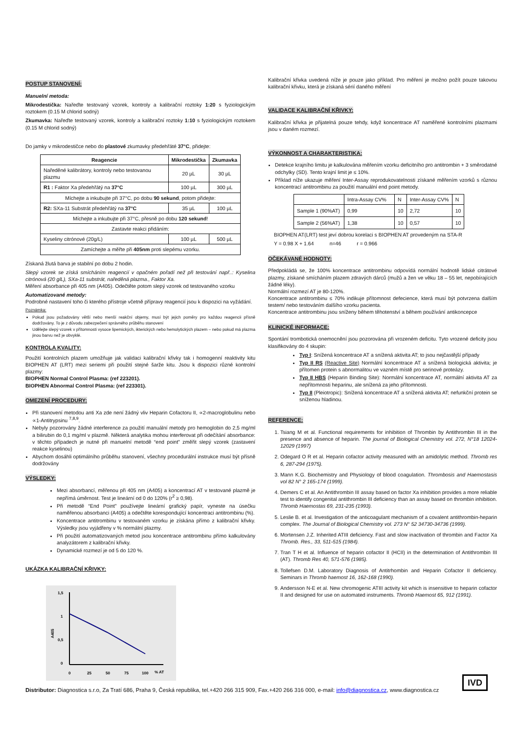POSTUP STANOVENÍ:
Manuelní metoda:
Mikrodestička: Nařeďte testovaný vzorek, kontroly a kalibrační roztoky 1:20 s fyziologickým roztokem (0.15 M chlorid sodný)
Zkumavka: Nařeďte testovaný vzorek, kontroly a kalibrační roztoky 1:10 s fyziologickým roztokem (0.15 M chlorid sodný)
Do jamky v mikrodestičce nebo do plastové zkumavky předehřáté 37°C, přidejte:
| Reagencie | Mikrodestička | Zkumavka |
| --- | --- | --- |
| Naředěné kalibrátory, kontroly nebo testovanou plazmu | 20 µL | 30 µL |
| R1 : Faktor Xa předehřátý na 37°C | 100 µL | 300 µL |
| Míchejte a inkubujte při 37°C, po dobu 90 sekund , potom přidejte: | | |
| R2: SXa-11 Substrát předehřátý na 37°C | 35 µL | 100 µL |
| Míchejte a inkubujte při 37°C, přesně po dobu 120 sekund ! | | |
| Zastavte reakci přidáním: | | |
| Kyseliny citrónové (20g/L) | 100 µL | 500 µL |
| Zamíchejte a měřte při 405nm proti slepému vzorku. | | |
Získaná žlutá barva je stabilní po dobu 2 hodin.
Slepý vzorek se získá smícháním reagencií v opačném pořadí než při testování např..: Kyselina citrónová (20 glL), SXa-11 substrát, naředěná plazma., Faktor Xa.
Měření absorbance při 405 nm (A405). Odečtěte potom slepý vzorek od testovaného vzorku
Automatizované metody:
Podrobné nastavení toho či kterého přístroje včetně přípravy reagencií jsou k dispozici na vyžádání.
Poznámka:
Pokud jsou požadovány větší nebo menší reakční objemy, musí být jejich poměry pro každou reagencii přísně dodržovány. To je z důvodu zabezpečení správného průběhu stanovení
Udělejte slepý vzorek v přítomnosti vysoce lipemických, ikterických nebo hemolytických plazem – nebo pokud má plazma jinou barvu než je obvyklé.
KONTROLA KVALITY:
Použití kontrolních plazem umožňuje jak validaci kalibrační křivky tak i homogenní reaktivity kitu BIOPHEN AT (LRT) mezi seriemi při použití stejné šarže kitu. Jsou k dispozici různé kontrolní plazmy:
BIOPHEN Normal Control Plasma: (ref 223201).
BIOPHEN Abnormal Control Plasma: (ref 223301).
OMEZENÍ PROCEDURY:
Při stanovení metodou anti Xa zde není žádný vliv Heparin Cofactoru II, ∝2-macroglobulinu nebo ∝1-Antitrypsinu <sup>7,8,9</sup>.
Nebyly pozorovány žádné interference za použití manuální metody pro hemoglobin do 2,5 mg/ml a bilirubin do 0,1 mg/ml v plazmě. Některá analytika mohou interferovat při odečítání absorbance: v těchto případech je nutné při manuelní metodě “end point” změřit slepý vzorek (zastavení reakce kyselinou)
Abychom dosáhli optimálního průběhu stanovení, všechny procedurální instrukce musí být přísně dodržovány
VÝSLEDKY:
Mezi absorbancí, měřenou při 405 nm (A405) a koncentrací AT v testované plazmě je nepřímá úměrnost. Test je lineární od 0 do 120% (r<sup>2</sup> ≥ 0,98).
Při metodě “End Point” používejte lineární grafický papír, vyneste na úsečku naměřenou absorbanci (A405) a odečtěte korespondující koncentraci antitrombinu (%).
Koncentrace antitrombinu v testovaném vzorku je získána přímo z kalibrační křivky. Výsledky jsou vyjádřeny v % normální plazmy.
Při použití automatizovaných metod jsou koncentrace antitrombinu přímo kalkulovány analyzátorem z kalibrační křivky.
Dynamické rozmezí je od 5 do 120 %.
UKÁZKA KALIBRAČNÍ KŘIVKY:
1,5
1
0,5
0
A405
0
25
50
75
100
% AT
Kalibrační křivka uvedená níže je pouze jako příklad. Pro měření je možno požít pouze takovou kalibrační křivku, která je získaná sérií daného měření
VALIDACE KALIBRAČNÍ KŘIVKY:
Kalibrační křivka je přijatelná pouze tehdy, když koncentrace AT naměřené kontrolními plazmami jsou v daném rozmezí.
VÝKONNOST A CHARAKTERISTIKA:
Detekce krajního limitu je kalkulována měřením vzorku deficitního pro antitrombin + 3 směrodatné odchylky (SD). Tento krajní limit je ≤ 10%.
Příklad níže ukazuje měření Inter-Assay reprodukovatelnosti získané měřením vzorků s různou koncentrací antitrombinu za použití manuální end point metody.
| | Intra-Assay CV% | N | Inter-Assay CV% | N |
| Sample 1 (90%AT) | 0,99 | 10 | 2,72 | 10 |
| Sample 2 (56%AT) | 1,38 | 10 | 0,57 | 10 |
BIOPHEN AT(LRT) test jeví dobrou korelaci s BIOPHEN AT provedeným na STA-R
Y = 0.98 X + 1.64 n=46 r = 0.966
OČEKÁVANÉ HODNOTY:
Předpokládá se, že 100% koncentrace antitrombinu odpovídá normální hodnotě lidské citrátové plazmy, získané smícháním plazem zdravých dárců (mužů a žen ve věku 18 – 55 let, nepobírajících žádné léky).
Normální rozmezí AT je 80-120%.
Koncentrace antitrombinu ≤ 70% indikuje přítomnost defecience, která musí být potvrzena dalším testem/ nebo testováním dalšího vzorku pacienta.
Koncentrace antitrombinu jsou sníženy během těhotenství a během používání antikoncepce
KLINICKÉ INFORMACE:
Spontání trombotická onemocnění jsou pozorována při vrozeném deficitu. Tyto vrozené deficity jsou klasifikovány do 4 skupin:
Typ I: Snížená koncentrace AT a snížená aktivita AT; to jsou nejčastější případy
Typ II RS (Reactive Site) Normální koncentrace AT a snížená biologická aktivita; je přítomen protein s abnormalitou ve vazném místě pro serinové proteázy.
Typ II HBS (Heparin Binding Site): Normální koncentrace AT, normální aktivita AT za nepřítomnosti heparinu, ale snížená za jeho přítomnosti.
Typ II (Pleiotropic): Snížená koncentrace AT a snížená aktivita AT; nefunkční protein se sníženou hladinou.
REFERENCE:
1. Tsiang M et al. Functional requirements for inhibition of Thrombin by Antithrombin III in the presence and absence of heparin. The journal of Biological Chemistry vol. 272, N°18 12024-12029 (1997)
2. Odegard O R et al. Heparin cofactor activity measured with an amidolytic method. Thromb res 6, 287-294 (1975).
3. Mann K.G. Biochemistry and Physiology of blood coagulation. Thrombosis and Haemostasis vol 82 N° 2 165-174 (1999).
4. Demers C et al. An Antithrombin III assay based on factor Xa inhibition provides a more reliable test to identify congenital antithrombin III deficiency than an assay based on thrombin inhibition. Thromb Haemostas 69, 231-235 (1993).
5. Leslie B. et al. Investigation of the anticoagulant mechanism of a covalent antithrombin-heparin complex. The Journal of Biological Chemistry vol. 273 N° 52 34730-34736 (1999).
6. Mortensen J.Z. Inherited ATIII deficiency. Fast and slow inactivation of thrombin and Factor Xa Thromb. Res., 33, 511-515 (1984).
7. Tran T H et al. Influence of heparin cofactor II (HCII) in the determination of Antithrombin III (AT). Thromb Res 40, 571-576 (1985).
8. Tollefsen D.M. Laboratory Diagnosis of Antitrhombin and Heparin Cofactor II deficiency. Seminars in Thromb haemost 16, 162-168 (1990).
9. Andersson N-E et al. New chromogenic ATIII activity kit which is insensitive to heparin cofactor II and designed for use on automated instruments. Thromb Haemost 65, 912 (1991).
IVD
Distributor: Diagnostica s.r.o, Za Tratí 686, Praha 9, Česká republika, tel.+420 266 315 909, Fax.+420 266 316 000, e-mail: info@diagnostica.cz, www.diagnostica.cz